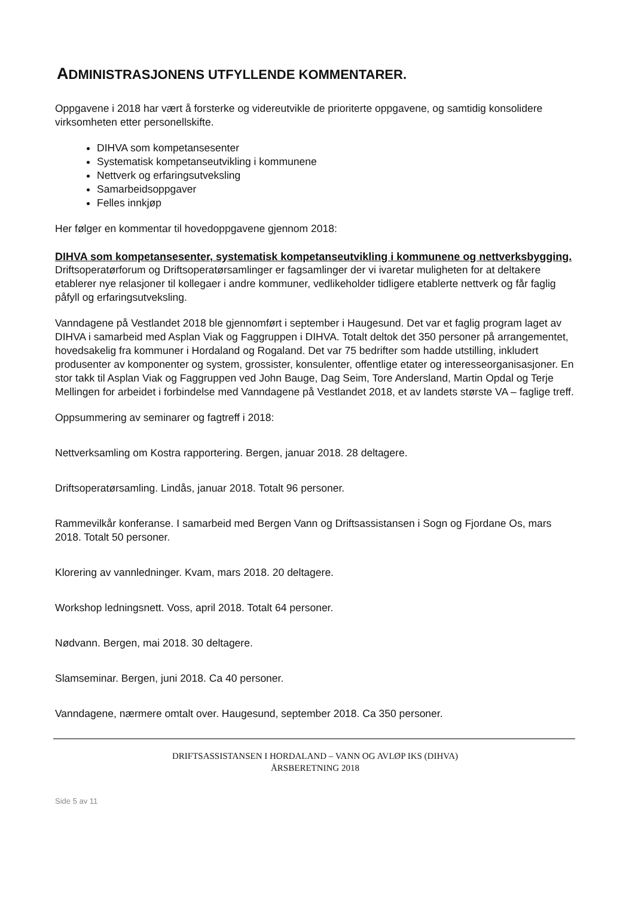ADMINISTRASJONENS UTFYLLENDE KOMMENTARER.
Oppgavene i 2018 har vært å forsterke og videreutvikle de prioriterte oppgavene, og samtidig konsolidere virksomheten etter personellskifte.
DIHVA som kompetansesenter
Systematisk kompetanseutvikling i kommunene
Nettverk og erfaringsutveksling
Samarbeidsoppgaver
Felles innkjøp
Her følger en kommentar til hovedoppgavene gjennom 2018:
DIHVA som kompetansesenter, systematisk kompetanseutvikling i kommunene og nettverksbygging.
Driftsoperatørforum og Driftsoperatørsamlinger er fagsamlinger der vi ivaretar muligheten for at deltakere etablerer nye relasjoner til kollegaer i andre kommuner, vedlikeholder tidligere etablerte nettverk og får faglig påfyll og erfaringsutveksling.
Vanndagene på Vestlandet 2018 ble gjennomført i september i Haugesund. Det var et faglig program laget av DIHVA i samarbeid med Asplan Viak og Faggruppen i DIHVA. Totalt deltok det 350 personer på arrangementet, hovedsakelig fra kommuner i Hordaland og Rogaland. Det var 75 bedrifter som hadde utstilling, inkludert produsenter av komponenter og system, grossister, konsulenter, offentlige etater og interesseorganisasjoner. En stor takk til Asplan Viak og Faggruppen ved John Bauge, Dag Seim, Tore Andersland, Martin Opdal og Terje Mellingen for arbeidet i forbindelse med Vanndagene på Vestlandet 2018, et av landets største VA – faglige treff.
Oppsummering av seminarer og fagtreff i 2018:
Nettverksamling om Kostra rapportering. Bergen, januar 2018. 28 deltagere.
Driftsoperatørsamling. Lindås, januar 2018. Totalt 96 personer.
Rammevilkår konferanse. I samarbeid med Bergen Vann og Driftsassistansen i Sogn og Fjordane Os, mars 2018. Totalt 50 personer.
Klorering av vannledninger. Kvam, mars 2018. 20 deltagere.
Workshop ledningsnett. Voss, april 2018. Totalt 64 personer.
Nødvann. Bergen, mai 2018. 30 deltagere.
Slamseminar. Bergen, juni 2018. Ca 40 personer.
Vanndagene, nærmere omtalt over. Haugesund, september 2018. Ca 350 personer.
DRIFTSASSISTANSEN I HORDALAND – VANN OG AVLØP IKS (DIHVA)
ÅRSBERETNING 2018
Side 5 av 11